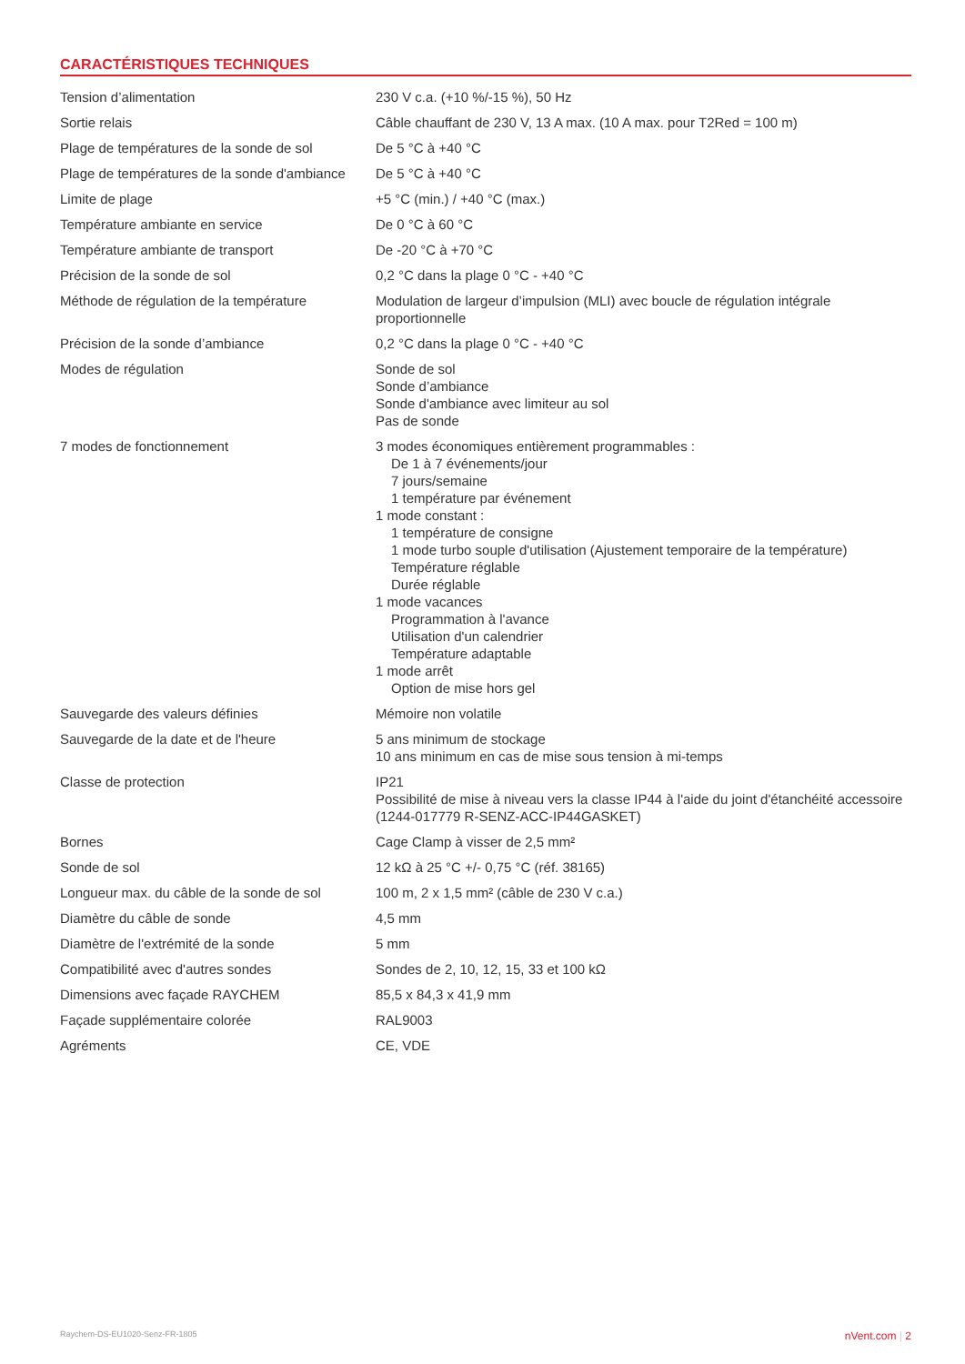CARACTÉRISTIQUES TECHNIQUES
| Tension d’alimentation | 230 V c.a. (+10 %/-15 %), 50 Hz |
| Sortie relais | Câble chauffant de 230 V, 13 A max. (10 A max. pour T2Red = 100 m) |
| Plage de températures de la sonde de sol | De 5 °C à +40 °C |
| Plage de températures de la sonde d'ambiance | De 5 °C à +40 °C |
| Limite de plage | +5 °C (min.) / +40 °C (max.) |
| Température ambiante en service | De 0 °C à 60 °C |
| Température ambiante de transport | De -20 °C à +70 °C |
| Précision de la sonde de sol | 0,2 °C dans la plage 0 °C - +40 °C |
| Méthode de régulation de la température | Modulation de largeur d’impulsion (MLI) avec boucle de régulation intégrale proportionnelle |
| Précision de la sonde d’ambiance | 0,2 °C dans la plage 0 °C - +40 °C |
| Modes de régulation | Sonde de sol Sonde d’ambiance Sonde d'ambiance avec limiteur au sol Pas de sonde |
| 7 modes de fonctionnement | 3 modes économiques entièrement programmables : De 1 à 7 événements/jour 7 jours/semaine 1 température par événement 1 mode constant : 1 température de consigne 1 mode turbo souple d'utilisation (Ajustement temporaire de la température) Température réglable Durée réglable 1 mode vacances Programmation à l'avance Utilisation d'un calendrier Température adaptable 1 mode arrêt Option de mise hors gel |
| Sauvegarde des valeurs définies | Mémoire non volatile |
| Sauvegarde de la date et de l'heure | 5 ans minimum de stockage 10 ans minimum en cas de mise sous tension à mi-temps |
| Classe de protection | IP21 Possibilité de mise à niveau vers la classe IP44 à l'aide du joint d'étanchéité accessoire (1244-017779 R-SENZ-ACC-IP44GASKET) |
| Bornes | Cage Clamp à visser de 2,5 mm² |
| Sonde de sol | 12 kΩ à 25 °C +/- 0,75 °C (réf. 38165) |
| Longueur max. du câble de la sonde de sol | 100 m, 2 x 1,5 mm² (câble de 230 V c.a.) |
| Diamètre du câble de sonde | 4,5 mm |
| Diamètre de l'extrémité de la sonde | 5 mm |
| Compatibilité avec d'autres sondes | Sondes de 2, 10, 12, 15, 33 et 100 kΩ |
| Dimensions avec façade RAYCHEM | 85,5 x 84,3 x 41,9 mm |
| Façade supplémentaire colorée | RAL9003 |
| Agréments | CE, VDE |
Raychem-DS-EU1020-Senz-FR-1805 nVent.com | 2